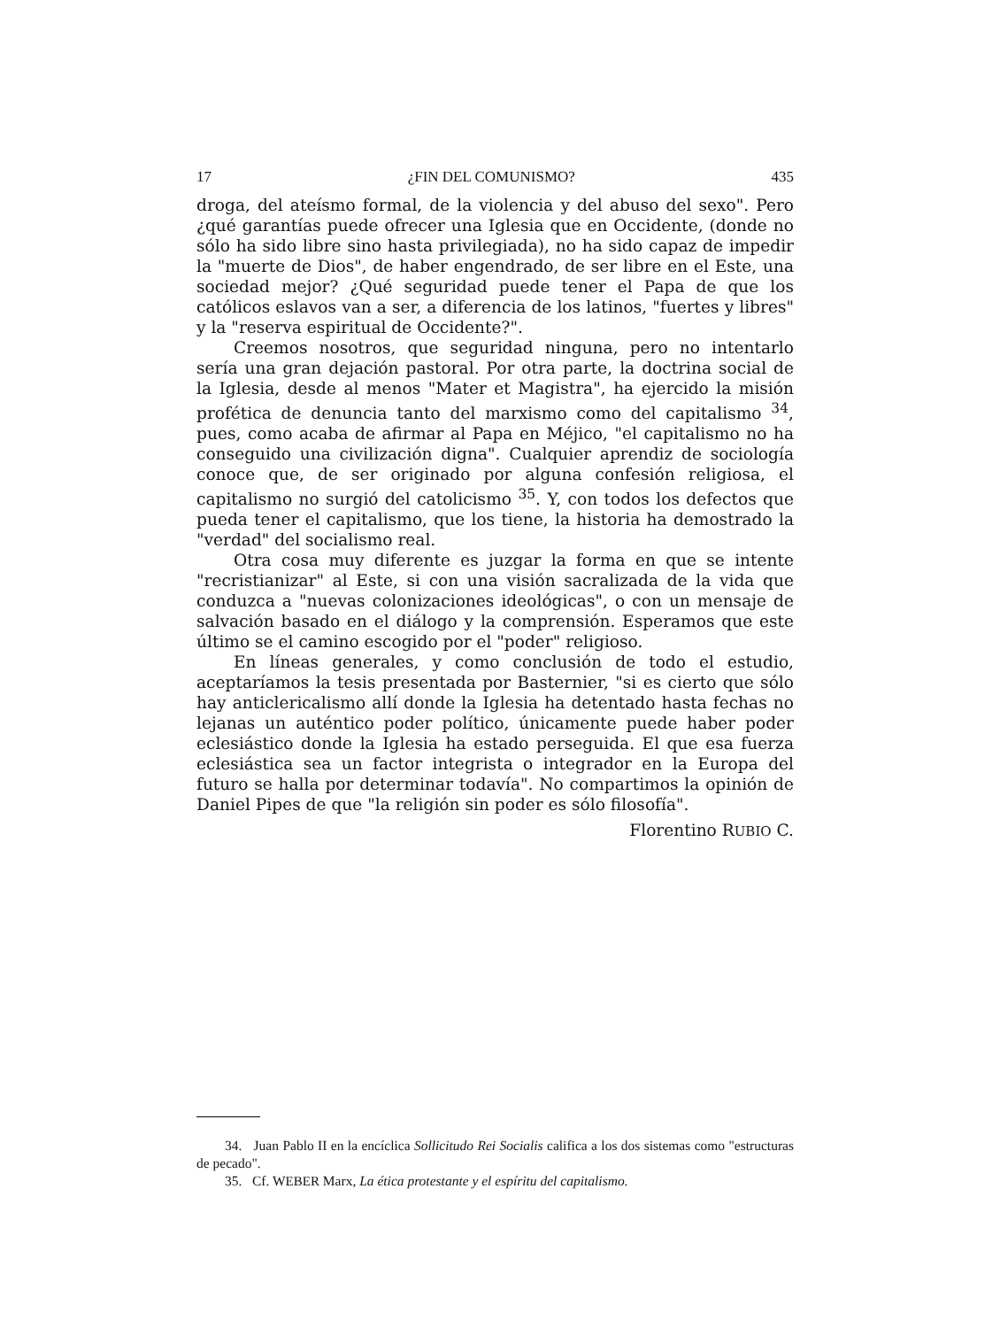17 ¿FIN DEL COMUNISMO? 435
droga, del ateísmo formal, de la violencia y del abuso del sexo". Pero ¿qué garantías puede ofrecer una Iglesia que en Occidente, (donde no sólo ha sido libre sino hasta privilegiada), no ha sido capaz de impedir la "muerte de Dios", de haber engendrado, de ser libre en el Este, una sociedad mejor? ¿Qué seguridad puede tener el Papa de que los católicos eslavos van a ser, a diferencia de los latinos, "fuertes y libres" y la "reserva espiritual de Occidente?".
Creemos nosotros, que seguridad ninguna, pero no intentarlo sería una gran dejación pastoral. Por otra parte, la doctrina social de la Iglesia, desde al menos "Mater et Magistra", ha ejercido la misión profética de denuncia tanto del marxismo como del capitalismo <sup>34</sup>, pues, como acaba de afirmar al Papa en Méjico, "el capitalismo no ha conseguido una civilización digna". Cualquier aprendiz de sociología conoce que, de ser originado por alguna confesión religiosa, el capitalismo no surgió del catolicismo <sup>35</sup>. Y, con todos los defectos que pueda tener el capitalismo, que los tiene, la historia ha demostrado la "verdad" del socialismo real.
Otra cosa muy diferente es juzgar la forma en que se intente "recristianizar" al Este, si con una visión sacralizada de la vida que conduzca a "nuevas colonizaciones ideológicas", o con un mensaje de salvación basado en el diálogo y la comprensión. Esperamos que este último se el camino escogido por el "poder" religioso.
En líneas generales, y como conclusión de todo el estudio, aceptaríamos la tesis presentada por Basternier, "si es cierto que sólo hay anticlericalismo allí donde la Iglesia ha detentado hasta fechas no lejanas un auténtico poder político, únicamente puede haber poder eclesiástico donde la Iglesia ha estado perseguida. El que esa fuerza eclesiástica sea un factor integrista o integrador en la Europa del futuro se halla por determinar todavía". No compartimos la opinión de Daniel Pipes de que "la religión sin poder es sólo filosofía".
Florentino RUBIO C.
34. Juan Pablo II en la encíclica Sollicitudo Rei Socialis califica a los dos sistemas como "estructuras de pecado".
35. Cf. WEBER Marx, La ética protestante y el espíritu del capitalismo.